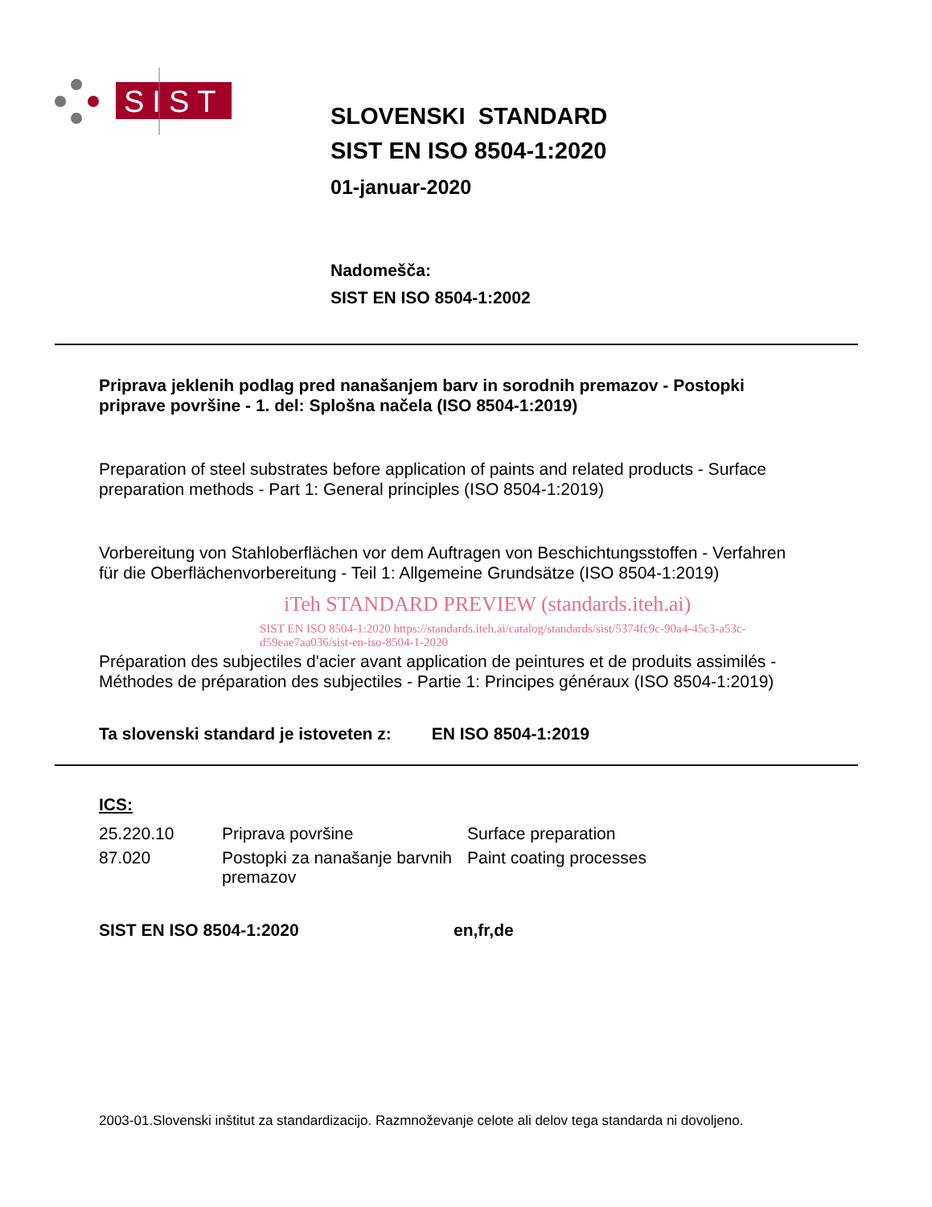SIST
SLOVENSKI STANDARD
SIST EN ISO 8504-1:2020
01-januar-2020
Nadomešča:
SIST EN ISO 8504-1:2002
Priprava jeklenih podlag pred nanašanjem barv in sorodnih premazov - Postopki priprave površine - 1. del: Splošna načela (ISO 8504-1:2019)
Preparation of steel substrates before application of paints and related products - Surface preparation methods - Part 1: General principles (ISO 8504-1:2019)
Vorbereitung von Stahloberflächen vor dem Auftragen von Beschichtungsstoffen - Verfahren für die Oberflächenvorbereitung - Teil 1: Allgemeine Grundsätze (ISO 8504-1:2019)
iTeh STANDARD PREVIEW (standards.iteh.ai)
SIST EN ISO 8504-1:2020 https://standards.iteh.ai/catalog/standards/sist/5374fc9c-90a4-45c3-a53c-d59eae7aa036/sist-en-iso-8504-1-2020
Préparation des subjectiles d'acier avant application de peintures et de produits assimilés - Méthodes de préparation des subjectiles - Partie 1: Principes généraux (ISO 8504-1:2019)
Ta slovenski standard je istoveten z: EN ISO 8504-1:2019
ICS:
| 25.220.10 | Priprava površine | Surface preparation |
| 87.020 | Postopki za nanašanje barvnih premazov | Paint coating processes |
| SIST EN ISO 8504-1:2020 | en,fr,de |
2003-01.Slovenski inštitut za standardizacijo. Razmnoževanje celote ali delov tega standarda ni dovoljeno.